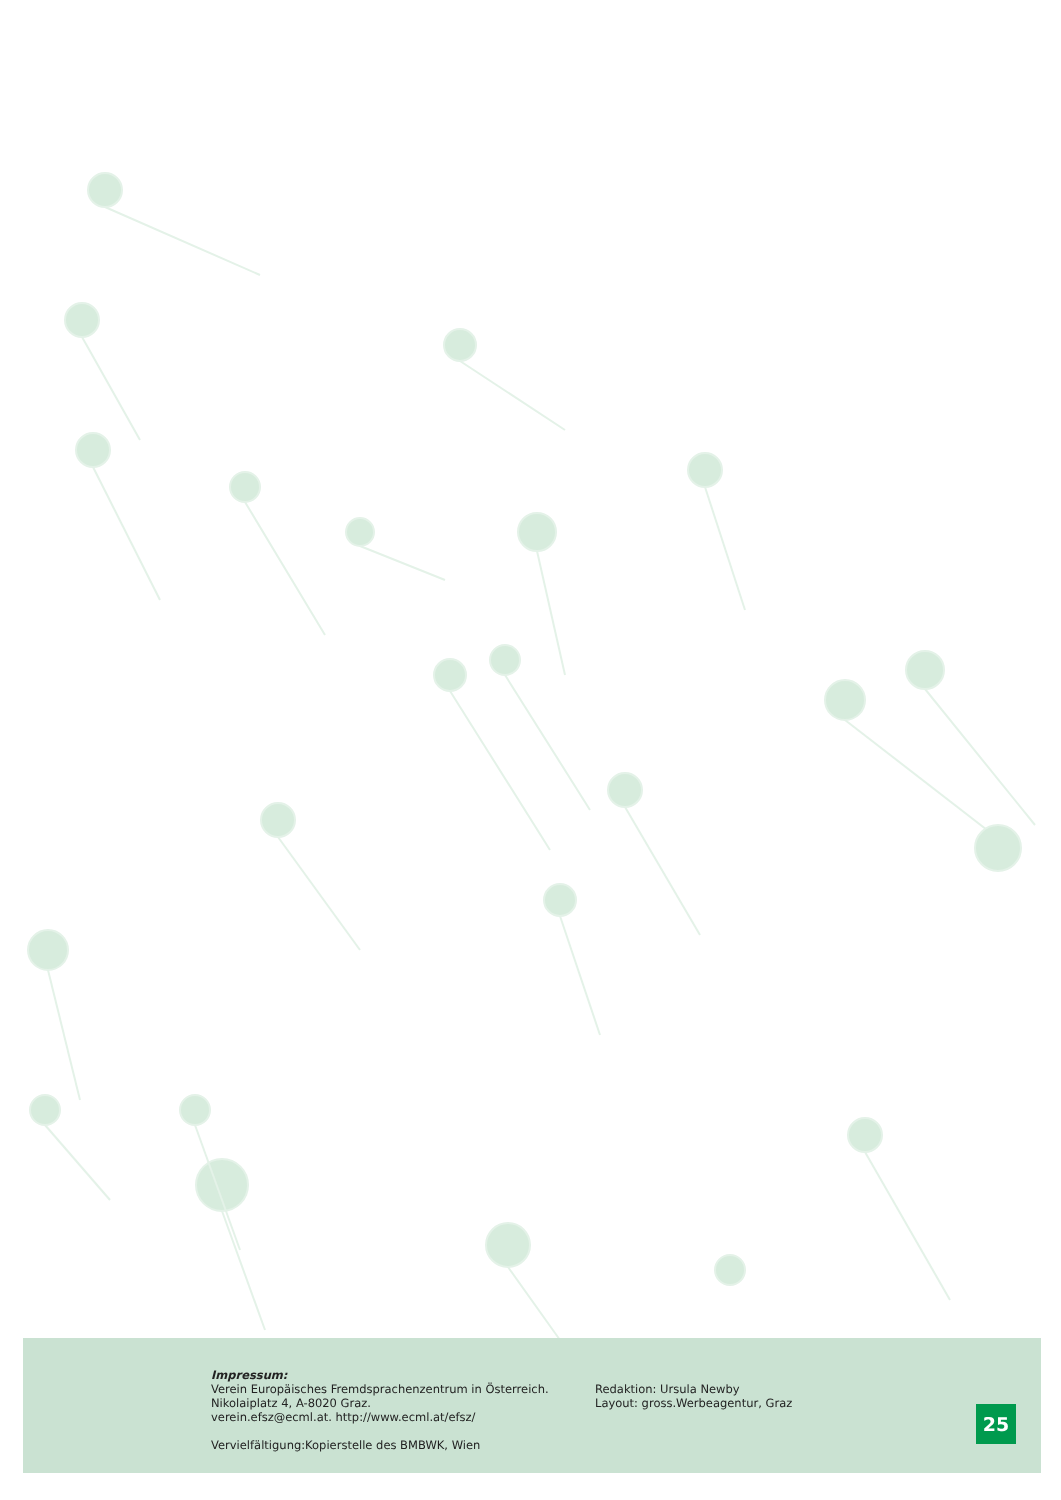Impressum:
Verein Europäisches Fremdsprachenzentrum in Österreich.
Nikolaiplatz 4, A-8020 Graz.
verein.efsz@ecml.at. http://www.ecml.at/efsz/
Vervielfältigung:Kopierstelle des BMBWK, Wien
Redaktion: Ursula Newby
Layout: gross.Werbeagentur, Graz
25